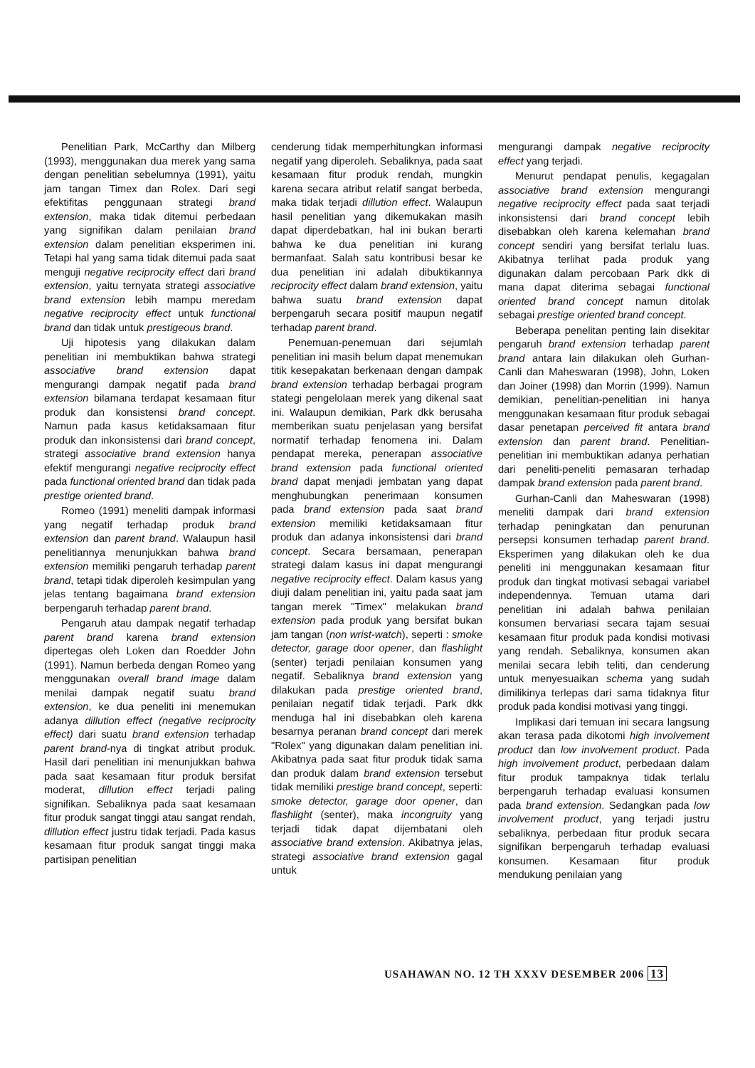Penelitian Park, McCarthy dan Milberg (1993), menggunakan dua merek yang sama dengan penelitian sebelumnya (1991), yaitu jam tangan Timex dan Rolex. Dari segi efektifitas penggunaan strategi brand extension, maka tidak ditemui perbedaan yang signifikan dalam penilaian brand extension dalam penelitian eksperimen ini. Tetapi hal yang sama tidak ditemui pada saat menguji negative reciprocity effect dari brand extension, yaitu ternyata strategi associative brand extension lebih mampu meredam negative reciprocity effect untuk functional brand dan tidak untuk prestigeous brand.
Uji hipotesis yang dilakukan dalam penelitian ini membuktikan bahwa strategi associative brand extension dapat mengurangi dampak negatif pada brand extension bilamana terdapat kesamaan fitur produk dan konsistensi brand concept. Namun pada kasus ketidaksamaan fitur produk dan inkonsistensi dari brand concept, strategi associative brand extension hanya efektif mengurangi negative reciprocity effect pada functional oriented brand dan tidak pada prestige oriented brand.
Romeo (1991) meneliti dampak informasi yang negatif terhadap produk brand extension dan parent brand. Walaupun hasil penelitiannya menunjukkan bahwa brand extension memiliki pengaruh terhadap parent brand, tetapi tidak diperoleh kesimpulan yang jelas tentang bagaimana brand extension berpengaruh terhadap parent brand.
Pengaruh atau dampak negatif terhadap parent brand karena brand extension dipertegas oleh Loken dan Roedder John (1991). Namun berbeda dengan Romeo yang menggunakan overall brand image dalam menilai dampak negatif suatu brand extension, ke dua peneliti ini menemukan adanya dillution effect (negative reciprocity effect) dari suatu brand extension terhadap parent brand-nya di tingkat atribut produk. Hasil dari penelitian ini menunjukkan bahwa pada saat kesamaan fitur produk bersifat moderat, dillution effect terjadi paling signifikan. Sebaliknya pada saat kesamaan fitur produk sangat tinggi atau sangat rendah, dillution effect justru tidak terjadi. Pada kasus kesamaan fitur produk sangat tinggi maka partisipan penelitian
cenderung tidak memperhitungkan informasi negatif yang diperoleh. Sebaliknya, pada saat kesamaan fitur produk rendah, mungkin karena secara atribut relatif sangat berbeda, maka tidak terjadi dillution effect. Walaupun hasil penelitian yang dikemukakan masih dapat diperdebatkan, hal ini bukan berarti bahwa ke dua penelitian ini kurang bermanfaat. Salah satu kontribusi besar ke dua penelitian ini adalah dibuktikannya reciprocity effect dalam brand extension, yaitu bahwa suatu brand extension dapat berpengaruh secara positif maupun negatif terhadap parent brand.
Penemuan-penemuan dari sejumlah penelitian ini masih belum dapat menemukan titik kesepakatan berkenaan dengan dampak brand extension terhadap berbagai program stategi pengelolaan merek yang dikenal saat ini. Walaupun demikian, Park dkk berusaha memberikan suatu penjelasan yang bersifat normatif terhadap fenomena ini. Dalam pendapat mereka, penerapan associative brand extension pada functional oriented brand dapat menjadi jembatan yang dapat menghubungkan penerimaan konsumen pada brand extension pada saat brand extension memiliki ketidaksamaan fitur produk dan adanya inkonsistensi dari brand concept. Secara bersamaan, penerapan strategi dalam kasus ini dapat mengurangi negative reciprocity effect. Dalam kasus yang diuji dalam penelitian ini, yaitu pada saat jam tangan merek "Timex" melakukan brand extension pada produk yang bersifat bukan jam tangan (non wrist-watch), seperti : smoke detector, garage door opener, dan flashlight (senter) terjadi penilaian konsumen yang negatif. Sebaliknya brand extension yang dilakukan pada prestige oriented brand, penilaian negatif tidak terjadi. Park dkk menduga hal ini disebabkan oleh karena besarnya peranan brand concept dari merek "Rolex" yang digunakan dalam penelitian ini. Akibatnya pada saat fitur produk tidak sama dan produk dalam brand extension tersebut tidak memiliki prestige brand concept, seperti: smoke detector, garage door opener, dan flashlight (senter), maka incongruity yang terjadi tidak dapat dijembatani oleh associative brand extension. Akibatnya jelas, strategi associative brand extension gagal untuk
mengurangi dampak negative reciprocity effect yang terjadi.
Menurut pendapat penulis, kegagalan associative brand extension mengurangi negative reciprocity effect pada saat terjadi inkonsistensi dari brand concept lebih disebabkan oleh karena kelemahan brand concept sendiri yang bersifat terlalu luas. Akibatnya terlihat pada produk yang digunakan dalam percobaan Park dkk di mana dapat diterima sebagai functional oriented brand concept namun ditolak sebagai prestige oriented brand concept.
Beberapa penelitan penting lain disekitar pengaruh brand extension terhadap parent brand antara lain dilakukan oleh Gurhan-Canli dan Maheswaran (1998), John, Loken dan Joiner (1998) dan Morrin (1999). Namun demikian, penelitian-penelitian ini hanya menggunakan kesamaan fitur produk sebagai dasar penetapan perceived fit antara brand extension dan parent brand. Penelitian-penelitian ini membuktikan adanya perhatian dari peneliti-peneliti pemasaran terhadap dampak brand extension pada parent brand.
Gurhan-Canli dan Maheswaran (1998) meneliti dampak dari brand extension terhadap peningkatan dan penurunan persepsi konsumen terhadap parent brand. Eksperimen yang dilakukan oleh ke dua peneliti ini menggunakan kesamaan fitur produk dan tingkat motivasi sebagai variabel independennya. Temuan utama dari penelitian ini adalah bahwa penilaian konsumen bervariasi secara tajam sesuai kesamaan fitur produk pada kondisi motivasi yang rendah. Sebaliknya, konsumen akan menilai secara lebih teliti, dan cenderung untuk menyesuaikan schema yang sudah dimilikinya terlepas dari sama tidaknya fitur produk pada kondisi motivasi yang tinggi.
Implikasi dari temuan ini secara langsung akan terasa pada dikotomi high involvement product dan low involvement product. Pada high involvement product, perbedaan dalam fitur produk tampaknya tidak terlalu berpengaruh terhadap evaluasi konsumen pada brand extension. Sedangkan pada low involvement product, yang terjadi justru sebaliknya, perbedaan fitur produk secara signifikan berpengaruh terhadap evaluasi konsumen. Kesamaan fitur produk mendukung penilaian yang
USAHAWAN NO. 12 TH XXXV DESEMBER 2006 13